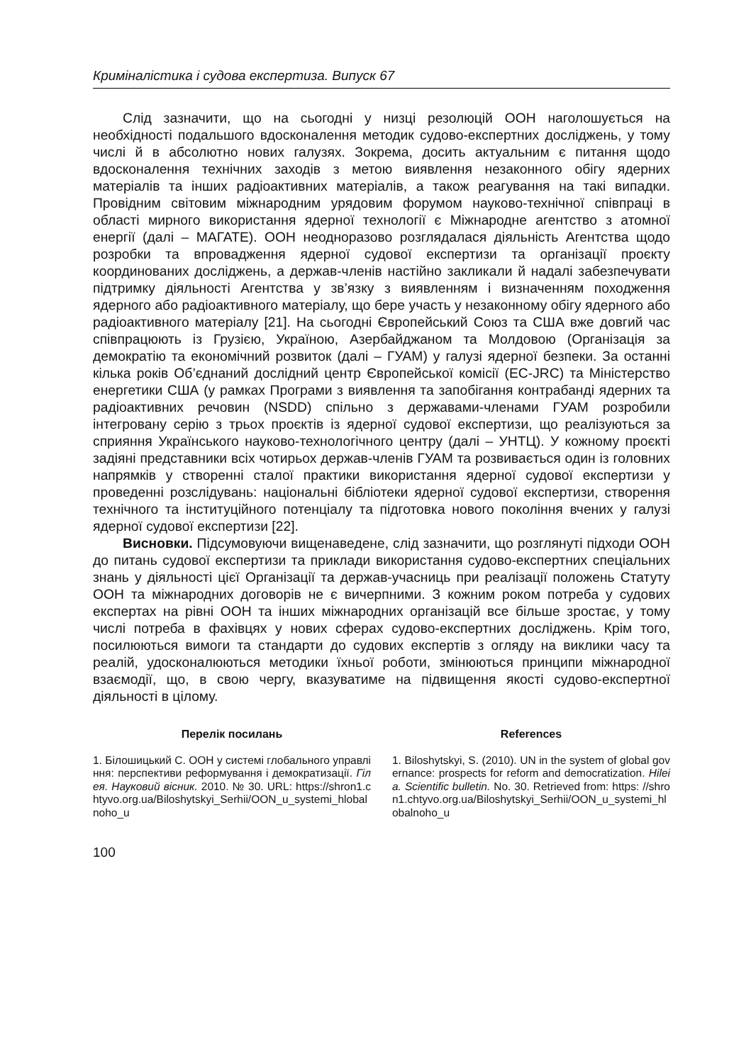Криміналістика і судова експертиза. Випуск 67
Слід зазначити, що на сьогодні у низці резолюцій ООН наголошується на необхідності подальшого вдосконалення методик судово-експертних досліджень, у тому числі й в абсолютно нових галузях. Зокрема, досить актуальним є питання щодо вдосконалення технічних заходів з метою виявлення незаконного обігу ядерних матеріалів та інших радіоактивних матеріалів, а також реагування на такі випадки. Провідним світовим міжнародним урядовим форумом науково-технічної співпраці в області мирного використання ядерної технології є Міжнародне агентство з атомної енергії (далі – МАГАТЕ). ООН неодноразово розглядалася діяльність Агентства щодо розробки та впровадження ядерної судової експертизи та організації проєкту координованих досліджень, а держав-членів настійно закликали й надалі забезпечувати підтримку діяльності Агентства у зв’язку з виявленням і визначенням походження ядерного або радіоактивного матеріалу, що бере участь у незаконному обігу ядерного або радіоактивного матеріалу [21]. На сьогодні Європейський Союз та США вже довгий час співпрацюють із Грузією, Україною, Азербайджаном та Молдовою (Організація за демократію та економічний розвиток (далі – ГУАМ) у галузі ядерної безпеки. За останні кілька років Об’єднаний дослідний центр Європейської комісії (EC-JRC) та Міністерство енергетики США (у рамках Програми з виявлення та запобігання контрабанді ядерних та радіоактивних речовин (NSDD) спільно з державами-членами ГУАМ розробили інтегровану серію з трьох проєктів із ядерної судової експертизи, що реалізуються за сприяння Українського науково-технологічного центру (далі – УНТЦ). У кожному проєкті задіяні представники всіх чотирьох держав-членів ГУАМ та розвивається один із головних напрямків у створенні сталої практики використання ядерної судової експертизи у проведенні розслідувань: національні бібліотеки ядерної судової експертизи, створення технічного та інституційного потенціалу та підготовка нового покоління вчених у галузі ядерної судової експертизи [22].
Висновки. Підсумовуючи вищенаведене, слід зазначити, що розглянуті підходи ООН до питань судової експертизи та приклади використання судово-експертних спеціальних знань у діяльності цієї Організації та держав-учасниць при реалізації положень Статуту ООН та міжнародних договорів не є вичерпними. З кожним роком потреба у судових експертах на рівні ООН та інших міжнародних організацій все більше зростає, у тому числі потреба в фахівцях у нових сферах судово-експертних досліджень. Крім того, посилюються вимоги та стандарти до судових експертів з огляду на виклики часу та реалій, удосконалюються методики їхньої роботи, змінюються принципи міжнародної взаємодії, що, в свою чергу, вказуватиме на підвищення якості судово-експертної діяльності в цілому.
Перелік посилань
1. Білошицький С. ООН у системі глобального управління: перспективи реформування і демократизації. Гілея. Науковий вісник. 2010. № 30. URL: https://shron1.chtyvo.org.ua/Biloshytskyi_Serhii/OON_u_systemi_hlobalnoho_u
References
1. Biloshytskyi, S. (2010). UN in the system of global governance: prospects for reform and democratization. Hileia. Scientific bulletin. No. 30. Retrieved from: https: //shron1.chtyvo.org.ua/Biloshytskyi_Serhii/OON_u_systemi_hlobalnoho_u
100